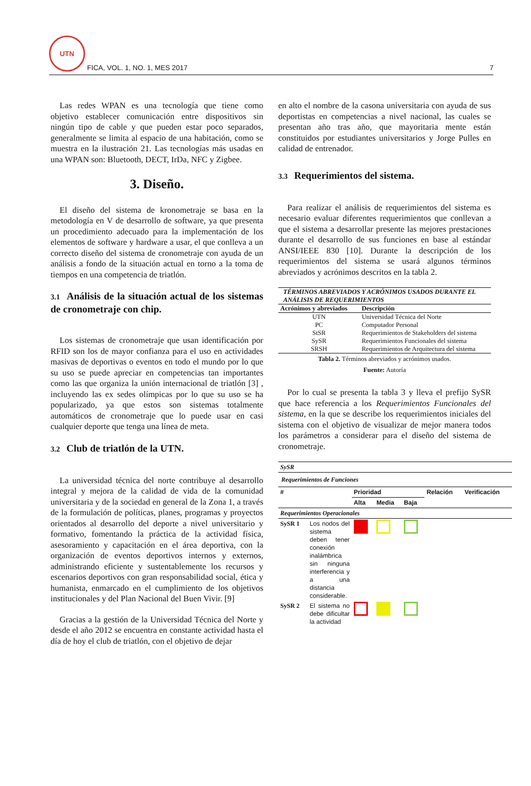UTN
FICA, VOL. 1, NO. 1, MES 2017
7
Las redes WPAN es una tecnología que tiene como objetivo establecer comunicación entre dispositivos sin ningún tipo de cable y que pueden estar poco separados, generalmente se limita al espacio de una habitación, como se muestra en la ilustración 21. Las tecnologías más usadas en una WPAN son: Bluetooth, DECT, IrDa, NFC y Zigbee.
3. Diseño.
El diseño del sistema de kronometraje se basa en la metodología en V de desarrollo de software, ya que presenta un procedimiento adecuado para la implementación de los elementos de software y hardware a usar, el que conlleva a un correcto diseño del sistema de cronometraje con ayuda de un análisis a fondo de la situación actual en torno a la toma de tiempos en una competencia de triatlón.
3.1 Análisis de la situación actual de los sistemas de cronometraje con chip.
Los sistemas de cronometraje que usan identificación por RFID son los de mayor confianza para el uso en actividades masivas de deportivas o eventos en todo el mundo por lo que su uso se puede apreciar en competencias tan importantes como las que organiza la unión internacional de triatlón [3] , incluyendo las ex sedes olímpicas por lo que su uso se ha popularizado, ya que estos son sistemas totalmente automáticos de cronometraje que lo puede usar en casi cualquier deporte que tenga una línea de meta.
3.2 Club de triatlón de la UTN.
La universidad técnica del norte contribuye al desarrollo integral y mejora de la calidad de vida de la comunidad universitaria y de la sociedad en general de la Zona 1, a través de la formulación de políticas, planes, programas y proyectos orientados al desarrollo del deporte a nivel universitario y formativo, fomentando la práctica de la actividad física, asesoramiento y capacitación en el área deportiva, con la organización de eventos deportivos internos y externos, administrando eficiente y sustentablemente los recursos y escenarios deportivos con gran responsabilidad social, ética y humanista, enmarcado en el cumplimiento de los objetivos institucionales y del Plan Nacional del Buen Vivir. [9]
Gracias a la gestión de la Universidad Técnica del Norte y desde el año 2012 se encuentra en constante actividad hasta el día de hoy el club de triatlón, con el objetivo de dejar
en alto el nombre de la casona universitaria con ayuda de sus deportistas en competencias a nivel nacional, las cuales se presentan año tras año, que mayoritaria mente están constituidos por estudiantes universitarios y Jorge Pulles en calidad de entrenador.
3.3 Requerimientos del sistema.
Para realizar el análisis de requerimientos del sistema es necesario evaluar diferentes requerimientos que conllevan a que el sistema a desarrollar presente las mejores prestaciones durante el desarrollo de sus funciones en base al estándar ANSI/IEEE 830 [10]. Durante la descripción de los requerimientos del sistema se usará algunos términos abreviados y acrónimos descritos en la tabla 2.
| TÉRMINOS ABREVIADOS Y ACRÓNIMOS USADOS DURANTE EL ANÁLISIS DE REQUERIMIENTOS | |
| --- | --- |
| Acrónimos y abreviados | Descripción |
| UTN | Universidad Técnica del Norte |
| PC | Computador Personal |
| StSR | Requerimientos de Stakeholders del sistema |
| SySR | Requerimientos Funcionales del sistema |
| SRSH | Requerimientos de Arquitectura del sistema |
Tabla 2. Términos abreviados y acrónimos usados.
Fuente: Autoría
Por lo cual se presenta la tabla 3 y lleva el prefijo SySR que hace referencia a los Requerimientos Funcionales del sistema, en la que se describe los requerimientos iniciales del sistema con el objetivo de visualizar de mejor manera todos los parámetros a considerar para el diseño del sistema de cronometraje.
| SySR | | | | | | |
| --- | --- | --- | --- | --- | --- | --- |
| Requerimientos de Funciones | | | | | | |
| # | | Prioridad | | | Relación | Verificación |
| | | Alta | Media | Baja | | |
| Requerimientos Operacionales | | | | | | |
| SySR 1 | Los nodos del sistema deben tener conexión inalámbrica sin ninguna interferencia y a una distancia considerable. | | | | | |
| SySR 2 | El sistema no debe dificultar la actividad | | | | | |